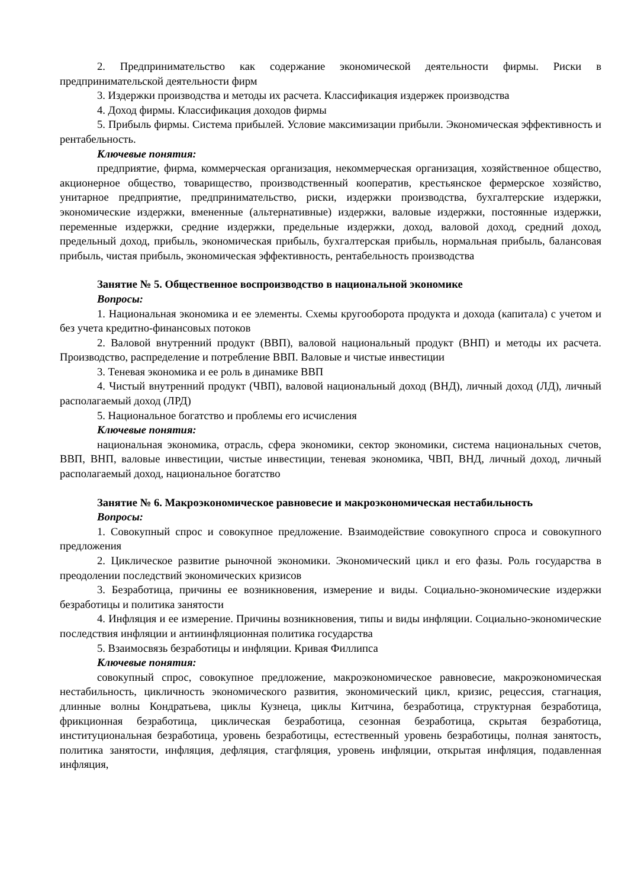2. Предпринимательство как содержание экономической деятельности фирмы. Риски в предпринимательской деятельности фирм
3. Издержки производства и методы их расчета. Классификация издержек производства
4. Доход фирмы. Классификация доходов фирмы
5. Прибыль фирмы. Система прибылей. Условие максимизации прибыли. Экономическая эффективность и рентабельность.
Ключевые понятия:
предприятие, фирма, коммерческая организация, некоммерческая организация, хозяйственное общество, акционерное общество, товарищество, производственный кооператив, крестьянское фермерское хозяйство, унитарное предприятие, предпринимательство, риски, издержки производства, бухгалтерские издержки, экономические издержки, вмененные (альтернативные) издержки, валовые издержки, постоянные издержки, переменные издержки, средние издержки, предельные издержки, доход, валовой доход, средний доход, предельный доход, прибыль, экономическая прибыль, бухгалтерская прибыль, нормальная прибыль, балансовая прибыль, чистая прибыль, экономическая эффективность, рентабельность производства
Занятие № 5. Общественное воспроизводство в национальной экономике
Вопросы:
1. Национальная экономика и ее элементы. Схемы кругооборота продукта и дохода (капитала) с учетом и без учета кредитно-финансовых потоков
2. Валовой внутренний продукт (ВВП), валовой национальный продукт (ВНП) и методы их расчета. Производство, распределение и потребление ВВП. Валовые и чистые инвестиции
3. Теневая экономика и ее роль в динамике ВВП
4. Чистый внутренний продукт (ЧВП), валовой национальный доход (ВНД), личный доход (ЛД), личный располагаемый доход (ЛРД)
5. Национальное богатство и проблемы его исчисления
Ключевые понятия:
национальная экономика, отрасль, сфера экономики, сектор экономики, система национальных счетов, ВВП, ВНП, валовые инвестиции, чистые инвестиции, теневая экономика, ЧВП, ВНД, личный доход, личный располагаемый доход, национальное богатство
Занятие № 6. Макроэкономическое равновесие и макроэкономическая нестабильность
Вопросы:
1. Совокупный спрос и совокупное предложение. Взаимодействие совокупного спроса и совокупного предложения
2. Циклическое развитие рыночной экономики. Экономический цикл и его фазы. Роль государства в преодолении последствий экономических кризисов
3. Безработица, причины ее возникновения, измерение и виды. Социально-экономические издержки безработицы и политика занятости
4. Инфляция и ее измерение. Причины возникновения, типы и виды инфляции. Социально-экономические последствия инфляции и антиинфляционная политика государства
5. Взаимосвязь безработицы и инфляции. Кривая Филлипса
Ключевые понятия:
совокупный спрос, совокупное предложение, макроэкономическое равновесие, макроэкономическая нестабильность, цикличность экономического развития, экономический цикл, кризис, рецессия, стагнация, длинные волны Кондратьева, циклы Кузнеца, циклы Китчина, безработица, структурная безработица, фрикционная безработица, циклическая безработица, сезонная безработица, скрытая безработица, институциональная безработица, уровень безработицы, естественный уровень безработицы, полная занятость, политика занятости, инфляция, дефляция, стагфляция, уровень инфляции, открытая инфляция, подавленная инфляция,